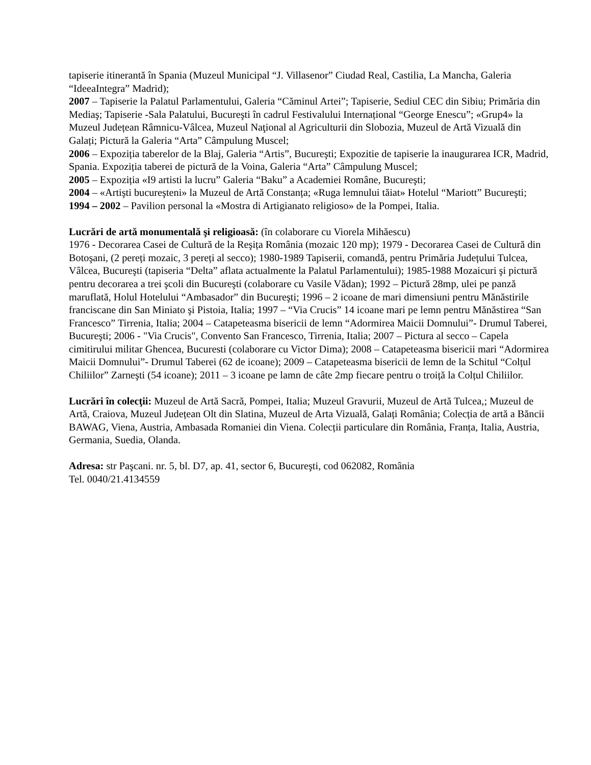tapiserie itinerantă în Spania (Muzeul Municipal “J. Villasenor” Ciudad Real, Castilia, La Mancha, Galeria “IdeeaIntegra” Madrid);
2007 – Tapiserie la Palatul Parlamentului, Galeria “Căminul Artei”; Tapiserie, Sediul CEC din Sibiu; Primăria din Mediaş; Tapiserie -Sala Palatului, Bucureşti în cadrul Festivalului Internațional “George Enescu”; «Grup4» la Muzeul Județean Râmnicu-Vâlcea, Muzeul Naţional al Agriculturii din Slobozia, Muzeul de Artă Vizuală din Galați; Pictură la Galeria “Arta” Câmpulung Muscel;
2006 – Expoziția taberelor de la Blaj, Galeria “Artis”, Bucureşti; Expozitie de tapiserie la inaugurarea ICR, Madrid, Spania. Expoziția taberei de pictură de la Voina, Galeria “Arta” Câmpulung Muscel;
2005 – Expoziția «I9 artisti la lucru” Galeria “Baku” a Academiei Române, Bucureşti;
2004 – «Artişti bucureşteni» la Muzeul de Artă Constanța; «Ruga lemnului tăiat» Hotelul “Mariott” Bucureşti;
1994 – 2002 – Pavilion personal la «Mostra di Artigianato religioso» de la Pompei, Italia.
Lucrări de artă monumentală şi religioasă: (în colaborare cu Viorela Mihăescu)
1976 - Decorarea Casei de Cultură de la Reşița România (mozaic 120 mp); 1979 - Decorarea Casei de Cultură din Botoşani, (2 pereți mozaic, 3 pereți al secco); 1980-1989 Tapiserii, comandă, pentru Primăria Județului Tulcea, Vâlcea, Bucureşti (tapiseria “Delta” aflata actualmente la Palatul Parlamentului); 1985-1988 Mozaicuri şi pictură pentru decorarea a trei şcoli din Bucureşti (colaborare cu Vasile Vădan); 1992 – Pictură 28mp, ulei pe panză maruflată, Holul Hotelului “Ambasador” din Bucureşti; 1996 – 2 icoane de mari dimensiuni pentru Mănăstirile franciscane din San Miniato şi Pistoia, Italia; 1997 – “Via Crucis” 14 icoane mari pe lemn pentru Mănăstirea “San Francesco” Tirrenia, Italia; 2004 – Catapeteasma bisericii de lemn “Adormirea Maicii Domnului”- Drumul Taberei, Bucureşti; 2006 - "Via Crucis", Convento San Francesco, Tirrenia, Italia; 2007 – Pictura al secco – Capela cimitirului militar Ghencea, Bucuresti (colaborare cu Victor Dima); 2008 – Catapeteasma bisericii mari “Adormirea Maicii Domnului”- Drumul Taberei (62 de icoane); 2009 – Catapeteasma bisericii de lemn de la Schitul “Colțul Chiliilor” Zarneşti (54 icoane); 2011 – 3 icoane pe lamn de câte 2mp fiecare pentru o troiță la Colțul Chiliilor.
Lucrări în colecţii: Muzeul de Artă Sacră, Pompei, Italia; Muzeul Gravurii, Muzeul de Artă Tulcea,; Muzeul de Artă, Craiova, Muzeul Județean Olt din Slatina, Muzeul de Arta Vizuală, Galați România; Colecția de artă a Băncii BAWAG, Viena, Austria, Ambasada Romaniei din Viena. Colecții particulare din România, Franța, Italia, Austria, Germania, Suedia, Olanda.
Adresa: str Paşcani. nr. 5, bl. D7, ap. 41, sector 6, Bucureşti, cod 062082, România
Tel. 0040/21.4134559